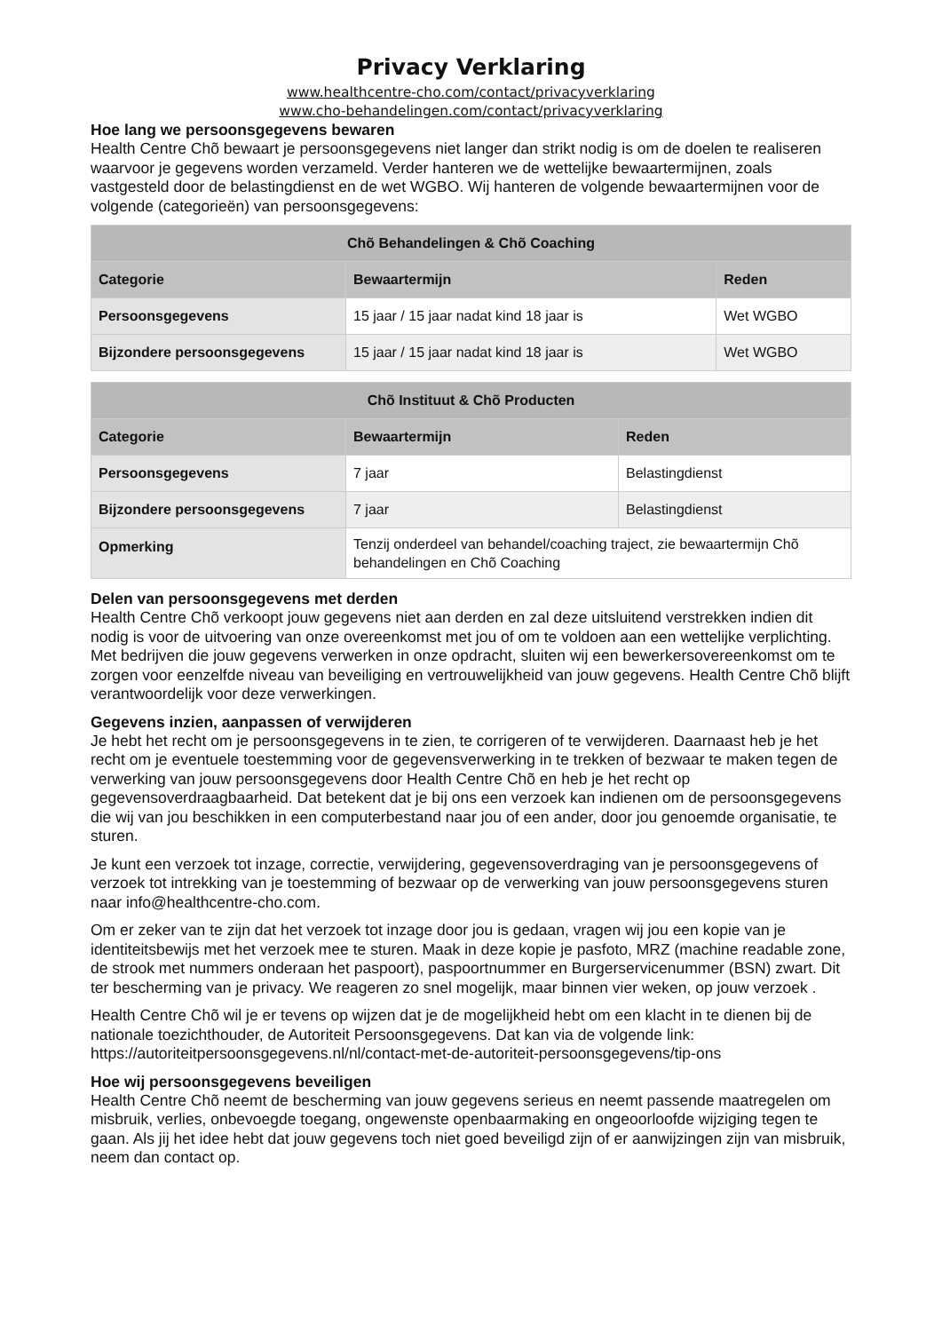Privacy Verklaring
www.healthcentre-cho.com/contact/privacyverklaring
www.cho-behandelingen.com/contact/privacyverklaring
Hoe lang we persoonsgegevens bewaren
Health Centre Chõ bewaart je persoonsgegevens niet langer dan strikt nodig is om de doelen te realiseren waarvoor je gegevens worden verzameld. Verder hanteren we de wettelijke bewaartermijnen, zoals vastgesteld door de belastingdienst en de wet WGBO. Wij hanteren de volgende bewaartermijnen voor de volgende (categorieën) van persoonsgegevens:
| Chõ Behandelingen & Chõ Coaching | | |
| --- | --- | --- |
| Categorie | Bewaartermijn | Reden |
| Persoonsgegevens | 15 jaar / 15 jaar nadat kind 18 jaar is | Wet WGBO |
| Bijzondere persoonsgegevens | 15 jaar / 15 jaar nadat kind 18 jaar is | Wet WGBO |
| Chõ Instituut & Chõ Producten | | |
| --- | --- | --- |
| Categorie | Bewaartermijn | Reden |
| Persoonsgegevens | 7 jaar | Belastingdienst |
| Bijzondere persoonsgegevens | 7 jaar | Belastingdienst |
| Opmerking | Tenzij onderdeel van behandel/coaching traject, zie bewaartermijn Chõ behandelingen en Chõ Coaching | |
Delen van persoonsgegevens met derden
Health Centre Chõ verkoopt jouw gegevens niet aan derden en zal deze uitsluitend verstrekken indien dit nodig is voor de uitvoering van onze overeenkomst met jou of om te voldoen aan een wettelijke verplichting. Met bedrijven die jouw gegevens verwerken in onze opdracht, sluiten wij een bewerkersovereenkomst om te zorgen voor eenzelfde niveau van beveiliging en vertrouwelijkheid van jouw gegevens. Health Centre Chõ blijft verantwoordelijk voor deze verwerkingen.
Gegevens inzien, aanpassen of verwijderen
Je hebt het recht om je persoonsgegevens in te zien, te corrigeren of te verwijderen. Daarnaast heb je het recht om je eventuele toestemming voor de gegevensverwerking in te trekken of bezwaar te maken tegen de verwerking van jouw persoonsgegevens door Health Centre Chõ en heb je het recht op gegevensoverdraagbaarheid. Dat betekent dat je bij ons een verzoek kan indienen om de persoonsgegevens die wij van jou beschikken in een computerbestand naar jou of een ander, door jou genoemde organisatie, te sturen.
Je kunt een verzoek tot inzage, correctie, verwijdering, gegevensoverdraging van je persoonsgegevens of verzoek tot intrekking van je toestemming of bezwaar op de verwerking van jouw persoonsgegevens sturen naar info@healthcentre-cho.com.
Om er zeker van te zijn dat het verzoek tot inzage door jou is gedaan, vragen wij jou een kopie van je identiteitsbewijs met het verzoek mee te sturen. Maak in deze kopie je pasfoto, MRZ (machine readable zone, de strook met nummers onderaan het paspoort), paspoortnummer en Burgerservicenummer (BSN) zwart. Dit ter bescherming van je privacy. We reageren zo snel mogelijk, maar binnen vier weken, op jouw verzoek .
Health Centre Chõ wil je er tevens op wijzen dat je de mogelijkheid hebt om een klacht in te dienen bij de nationale toezichthouder, de Autoriteit Persoonsgegevens. Dat kan via de volgende link: https://autoriteitpersoonsgegevens.nl/nl/contact-met-de-autoriteit-persoonsgegevens/tip-ons
Hoe wij persoonsgegevens beveiligen
Health Centre Chõ neemt de bescherming van jouw gegevens serieus en neemt passende maatregelen om misbruik, verlies, onbevoegde toegang, ongewenste openbaarmaking en ongeoorloofde wijziging tegen te gaan. Als jij het idee hebt dat jouw gegevens toch niet goed beveiligd zijn of er aanwijzingen zijn van misbruik, neem dan contact op.